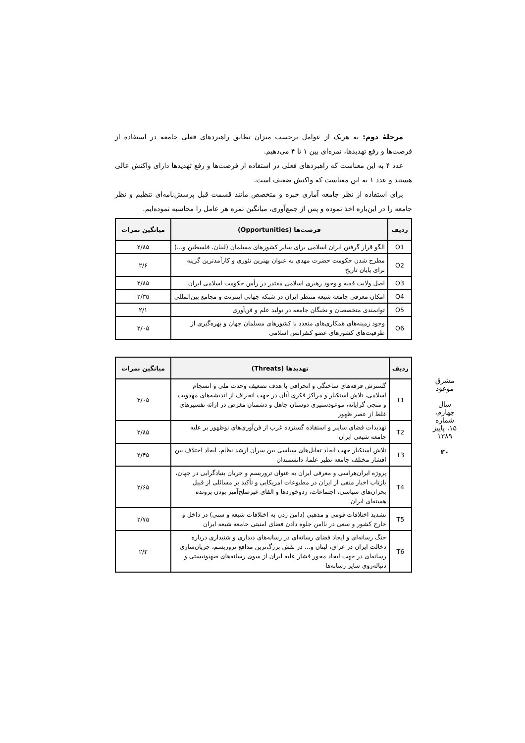مرحلهٔ دوم: به هریک از عوامل برحسب میزان تطابق راهبردهای فعلی جامعه در استفاده از فرصت‌ها و رفع تهدیدها، نمره‌ای بین ۱ تا ۴ می‌دهیم.
عدد ۴ به این معناست که راهبردهای فعلی در استفاده از فرصت‌ها و رفع تهدیدها دارای واکنش عالی هستند و عدد ۱ به این معناست که واکنش ضعیف است.
برای استفاده از نظر جامعه آماری خبره و متخصص مانند قسمت قبل پرسش‌نامه‌ای تنظیم و نظر جامعه را در این‌باره اخذ نموده و پس از جمع‌آوری، میانگین نمره هر عامل را محاسبه نموده‌ایم.
| ردیف | فرصت‌ها (Opportunities) | میانگین نمرات |
| --- | --- | --- |
| O1 | الگو قرار گرفتن ایران اسلامی برای سایر کشورهای مسلمان (لبنان، فلسطین و...) | ۲/۸۵ |
| O2 | مطرح شدن حکومت حضرت مهدی به عنوان بهترین تئوری و کارآمدترین گزینه برای پایان تاریخ | ۲/۶ |
| O3 | اصل ولایت فقیه و وجود رهبری اسلامی مقتدر در رأس حکومت اسلامی ایران | ۲/۸۵ |
| O4 | امکان معرفی جامعه شیعه منتظر ایران در شبکه جهانی اینترنت و مجامع بین‌المللی | ۲/۳۵ |
| O5 | توانمندی متخصصان و نخبگان جامعه در تولید علم و فن‌آوری | ۲/۱ |
| O6 | وجود زمینه‌های همکاری‌های متعدد با کشورهای مسلمان جهان و بهره‌گیری از ظرفیت‌های کشورهای عضو کنفرانس اسلامی | ۲/۰۵ |
| ردیف | تهدیدها (Threats) | میانگین نمرات |
| --- | --- | --- |
| T1 | گسترش فرقه‌های ساختگی و انحرافی با هدف تضعیف وحدت ملی و انسجام اسلامی، تلاش استکبار و مراکز فکری آنان در جهت انحراف از اندیشه‌های مهدویت و منجی گرایانه، موعودستیزی دوستان جاهل و دشمنان مغرض در ارائه تفسیرهای غلط از عصر ظهور | ۳/۰۵ |
| T2 | تهدیدات فضای سایبر و استفاده گسترده غرب از فن‌آوری‌های نوظهور بر علیه جامعه شیعی ایران | ۲/۸۵ |
| T3 | تلاش استکبار جهت ایجاد تقابل‌های سیاسی بین سران ارشد نظام، ایجاد اختلاف بین اقشار مختلف جامعه نظیر علما، دانشمندان | ۲/۴۵ |
| T4 | پروژه ایران‌هراسی و معرفی ایران به عنوان تروریسم و جریان بنیادگرایی در جهان، بازتاب اخبار منفی از ایران در مطبوعات امریکایی و تأکید بر مسائلی از قبیل بحران‌های سیاسی، اجتماعات، زدوخوردها و القای غیرصلح‌آمیز بودن پرونده هسته‌ای ایران | ۲/۶۵ |
| T5 | تشدید اختلافات قومی و مذهبی (دامن زدن به اختلافات شیعه و سنی) در داخل و خارج کشور و سعی در ناامن جلوه دادن فضای امنیتی جامعه شیعه ایران | ۲/۷۵ |
| T6 | جنگ رسانه‌ای و ایجاد فضای رسانه‌ای در رسانه‌های دیداری و شنیداری درباره دخالت ایران در عراق، لبنان و... در نقش بزرگ‌ترین مدافع تروریسم، جریان‌سازی رسانه‌ای در جهت ایجاد محور فشار علیه ایران از سوی رسانه‌های صهیونیستی و دنباله‌روی سایر رسانه‌ها | ۲/۳ |
مشرق موعود
سال چهارم، شماره ۱۵، پاییز ۱۳۸۹
۲۰